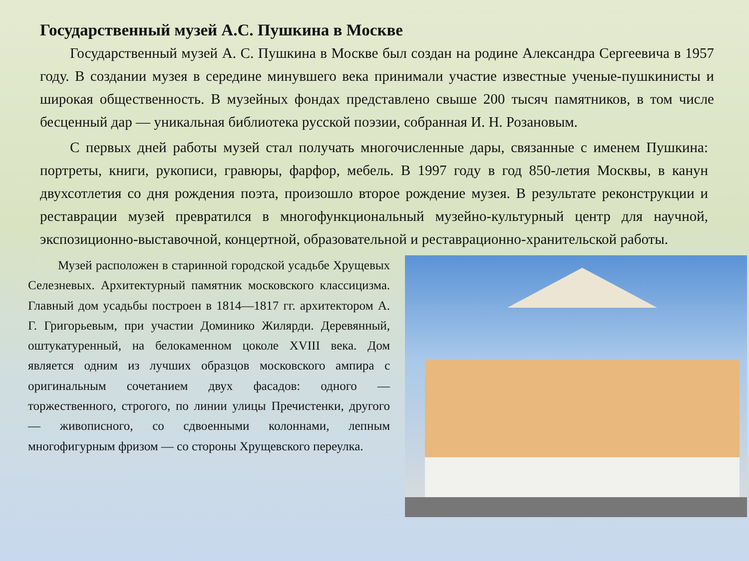Государственный музей А.С. Пушкина в Москве
Государственный музей А. С. Пушкина в Москве был создан на родине Александра Сергеевича в 1957 году. В создании музея в середине минувшего века принимали участие известные ученые-пушкинисты и широкая общественность. В музейных фондах представлено свыше 200 тысяч памятников, в том числе бесценный дар — уникальная библиотека русской поэзии, собранная И. Н. Розановым.
С первых дней работы музей стал получать многочисленные дары, связанные с именем Пушкина: портреты, книги, рукописи, гравюры, фарфор, мебель. В 1997 году в год 850-летия Москвы, в канун двухсотлетия со дня рождения поэта, произошло второе рождение музея. В результате реконструкции и реставрации музей превратился в многофункциональный музейно-культурный центр для научной, экспозиционно-выставочной, концертной, образовательной и реставрационно-хранительской работы.
Музей расположен в старинной городской усадьбе Хрущевых Селезневых. Архитектурный памятник московского классицизма. Главный дом усадьбы построен в 1814—1817 гг. архитектором А. Г. Григорьевым, при участии Доминико Жилярди. Деревянный, оштукатуренный, на белокаменном цоколе XVIII века. Дом является одним из лучших образцов московского ампира с оригинальным сочетанием двух фасадов: одного — торжественного, строгого, по линии улицы Пречистенки, другого — живописного, со сдвоенными колоннами, лепным многофигурным фризом — со стороны Хрущевского переулка.